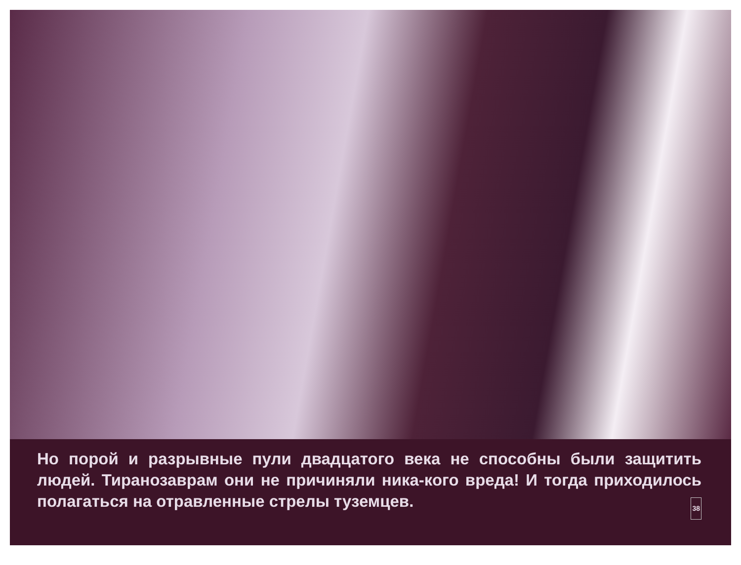Но порой и разрывные пули двадцатого века не способны были защитить людей. Тиранозаврам они не причиняли ника-кого вреда! И тогда приходилось полагаться на отравленные стрелы туземцев. 38